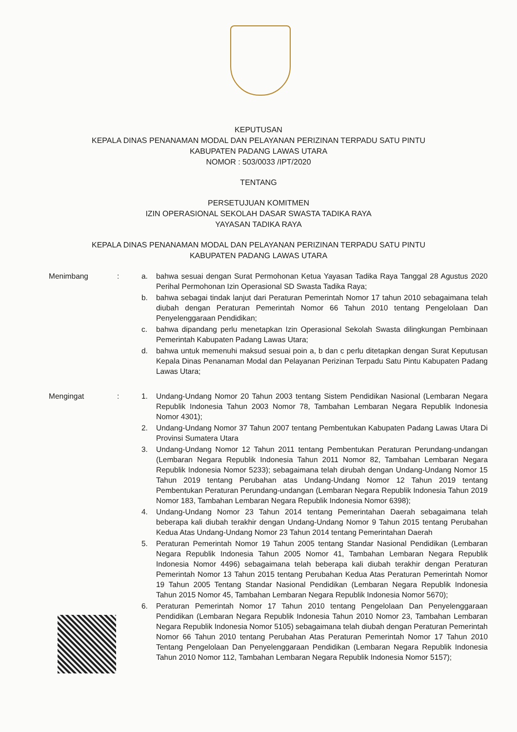KEPUTUSAN
KEPALA DINAS PENANAMAN MODAL DAN PELAYANAN PERIZINAN TERPADU SATU PINTU
KABUPATEN PADANG LAWAS UTARA
NOMOR : 503/0033 /IPT/2020
TENTANG
PERSETUJUAN KOMITMEN
IZIN OPERASIONAL SEKOLAH DASAR SWASTA TADIKA RAYA
YAYASAN TADIKA RAYA
KEPALA DINAS PENANAMAN MODAL DAN PELAYANAN PERIZINAN TERPADU SATU PINTU
KABUPATEN PADANG LAWAS UTARA
Menimbang : a. bahwa sesuai dengan Surat Permohonan Ketua Yayasan Tadika Raya Tanggal 28 Agustus 2020 Perihal Permohonan Izin Operasional SD Swasta Tadika Raya;
b. bahwa sebagai tindak lanjut dari Peraturan Pemerintah Nomor 17 tahun 2010 sebagaimana telah diubah dengan Peraturan Pemerintah Nomor 66 Tahun 2010 tentang Pengelolaan Dan Penyelenggaraan Pendidikan;
c. bahwa dipandang perlu menetapkan Izin Operasional Sekolah Swasta dilingkungan Pembinaan Pemerintah Kabupaten Padang Lawas Utara;
d. bahwa untuk memenuhi maksud sesuai poin a, b dan c perlu ditetapkan dengan Surat Keputusan Kepala Dinas Penanaman Modal dan Pelayanan Perizinan Terpadu Satu Pintu Kabupaten Padang Lawas Utara;
Mengingat : 1. Undang-Undang Nomor 20 Tahun 2003 tentang Sistem Pendidikan Nasional (Lembaran Negara Republik Indonesia Tahun 2003 Nomor 78, Tambahan Lembaran Negara Republik Indonesia Nomor 4301);
2. Undang-Undang Nomor 37 Tahun 2007 tentang Pembentukan Kabupaten Padang Lawas Utara Di Provinsi Sumatera Utara
3. Undang-Undang Nomor 12 Tahun 2011 tentang Pembentukan Peraturan Perundang-undangan (Lembaran Negara Republik Indonesia Tahun 2011 Nomor 82, Tambahan Lembaran Negara Republik Indonesia Nomor 5233); sebagaimana telah dirubah dengan Undang-Undang Nomor 15 Tahun 2019 tentang Perubahan atas Undang-Undang Nomor 12 Tahun 2019 tentang Pembentukan Peraturan Perundang-undangan (Lembaran Negara Republik Indonesia Tahun 2019 Nomor 183, Tambahan Lembaran Negara Republik Indonesia Nomor 6398);
4. Undang-Undang Nomor 23 Tahun 2014 tentang Pemerintahan Daerah sebagaimana telah beberapa kali diubah terakhir dengan Undang-Undang Nomor 9 Tahun 2015 tentang Perubahan Kedua Atas Undang-Undang Nomor 23 Tahun 2014 tentang Pemerintahan Daerah
5. Peraturan Pemerintah Nomor 19 Tahun 2005 tentang Standar Nasional Pendidikan (Lembaran Negara Republik Indonesia Tahun 2005 Nomor 41, Tambahan Lembaran Negara Republik Indonesia Nomor 4496) sebagaimana telah beberapa kali diubah terakhir dengan Peraturan Pemerintah Nomor 13 Tahun 2015 tentang Perubahan Kedua Atas Peraturan Pemerintah Nomor 19 Tahun 2005 Tentang Standar Nasional Pendidikan (Lembaran Negara Republik Indonesia Tahun 2015 Nomor 45, Tambahan Lembaran Negara Republik Indonesia Nomor 5670);
6. Peraturan Pemerintah Nomor 17 Tahun 2010 tentang Pengelolaan Dan Penyelenggaraan Pendidikan (Lembaran Negara Republik Indonesia Tahun 2010 Nomor 23, Tambahan Lembaran Negara Republik Indonesia Nomor 5105) sebagaimana telah diubah dengan Peraturan Pemerintah Nomor 66 Tahun 2010 tentang Perubahan Atas Peraturan Pemerintah Nomor 17 Tahun 2010 Tentang Pengelolaan Dan Penyelenggaraan Pendidikan (Lembaran Negara Republik Indonesia Tahun 2010 Nomor 112, Tambahan Lembaran Negara Republik Indonesia Nomor 5157);